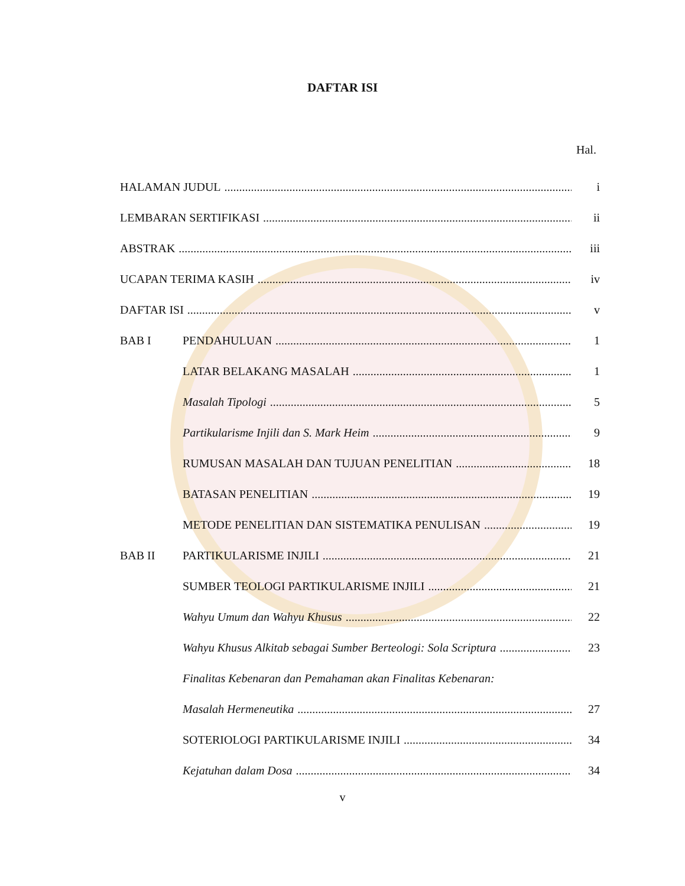DAFTAR ISI
Hal.
HALAMAN JUDUL i
LEMBARAN SERTIFIKASI ii
ABSTRAK iii
UCAPAN TERIMA KASIH iv
DAFTAR ISI v
BAB I PENDAHULUAN 1
LATAR BELAKANG MASALAH 1
Masalah Tipologi 5
Partikularisme Injili dan S. Mark Heim 9
RUMUSAN MASALAH DAN TUJUAN PENELITIAN 18
BATASAN PENELITIAN 19
METODE PENELITIAN DAN SISTEMATIKA PENULISAN 19
BAB II PARTIKULARISME INJILI 21
SUMBER TEOLOGI PARTIKULARISME INJILI 21
Wahyu Umum dan Wahyu Khusus 22
Wahyu Khusus Alkitab sebagai Sumber Berteologi: Sola Scriptura 23
Finalitas Kebenaran dan Pemahaman akan Finalitas Kebenaran:
Masalah Hermeneutika 27
SOTERIOLOGI PARTIKULARISME INJILI 34
Kejatuhan dalam Dosa 34
v